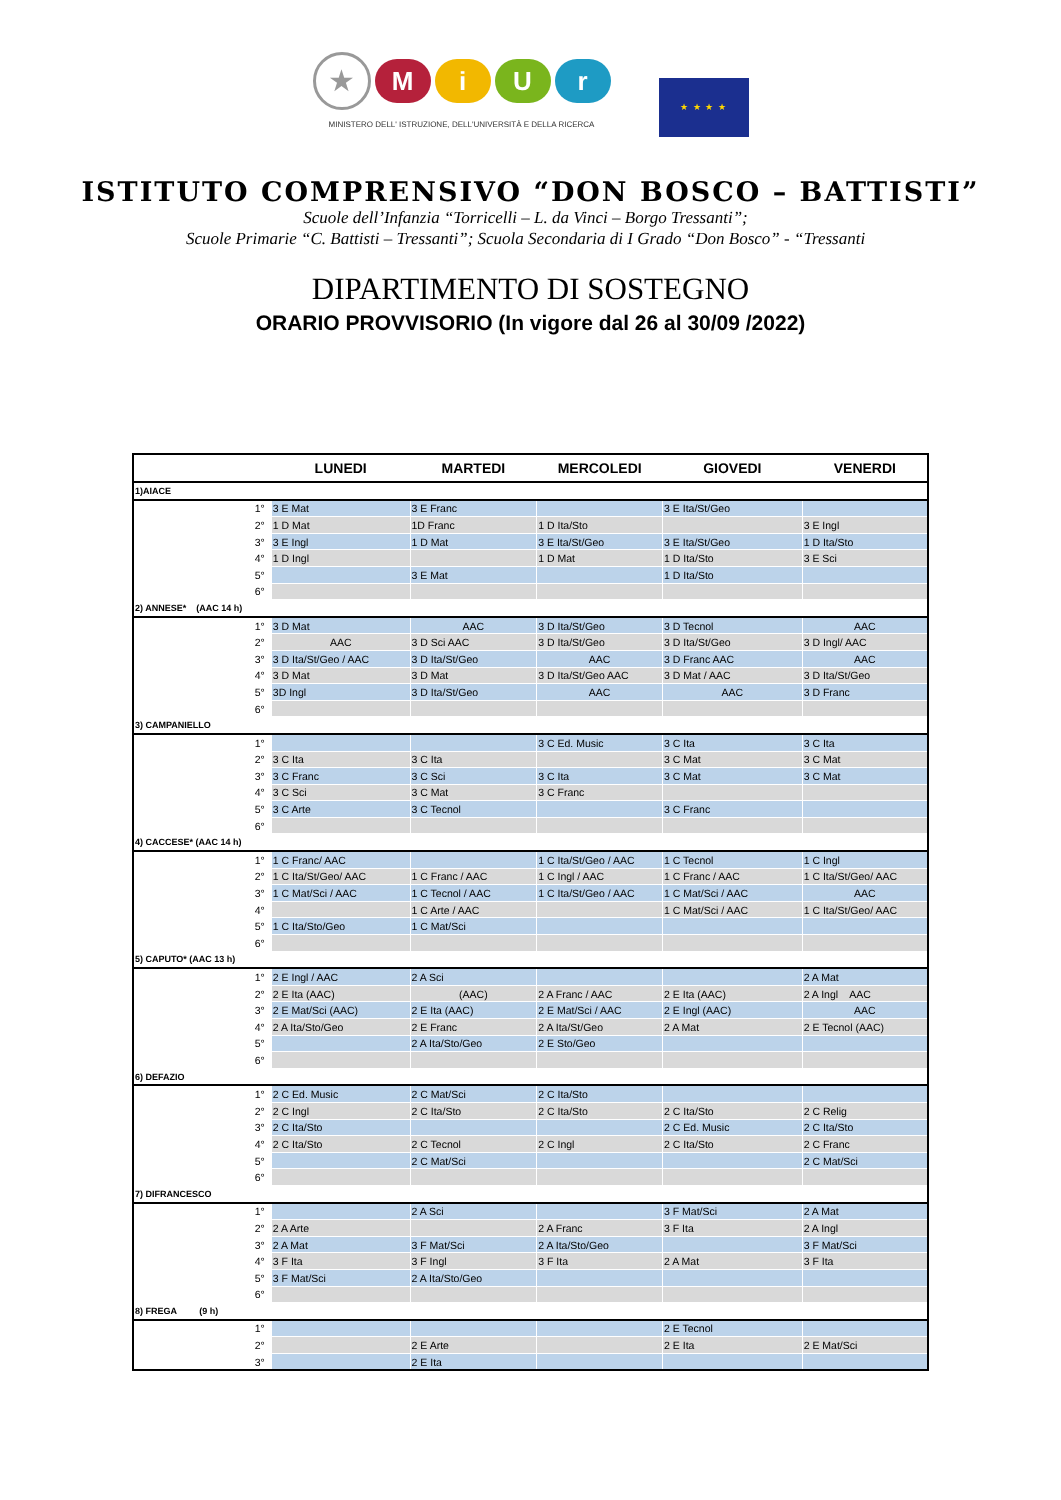★
M i U r
MINISTERO DELL' ISTRUZIONE, DELL'UNIVERSITÀ E DELLA RICERCA
★ ★ ★ ★
ISTITUTO COMPRENSIVO “DON BOSCO – BATTISTI”
Scuole dell’Infanzia “Torricelli – L. da Vinci – Borgo Tressanti”;
Scuole Primarie “C. Battisti – Tressanti”; Scuola Secondaria di I Grado “Don Bosco” - “Tressanti
DIPARTIMENTO DI SOSTEGNO
ORARIO PROVVISORIO (In vigore dal 26 al 30/09 /2022)
| | LUNEDI | MARTEDI | MERCOLEDI | GIOVEDI | VENERDI |
| --- | --- | --- | --- | --- | --- |
| 1)AIACE | | | | | |
| 1° | 3 E Mat | 3 E Franc | | 3 E Ita/St/Geo | |
| 2° | 1 D Mat | 1D Franc | 1 D Ita/Sto | | 3 E Ingl |
| 3° | 3 E Ingl | 1 D Mat | 3 E Ita/St/Geo | 3 E Ita/St/Geo | 1 D Ita/Sto |
| 4° | 1 D Ingl | | 1 D Mat | 1 D Ita/Sto | 3 E Sci |
| 5° | | 3 E Mat | | 1 D Ita/Sto | |
| 6° | | | | | |
| 2) ANNESE* (AAC 14 h) | | | | | |
| 1° | 3 D Mat | AAC | 3 D Ita/St/Geo | 3 D Tecnol | AAC |
| 2° | AAC | 3 D Sci AAC | 3 D Ita/St/Geo | 3 D Ita/St/Geo | 3 D Ingl/ AAC |
| 3° | 3 D Ita/St/Geo / AAC | 3 D Ita/St/Geo | AAC | 3 D Franc AAC | AAC |
| 4° | 3 D Mat | 3 D Mat | 3 D Ita/St/Geo AAC | 3 D Mat / AAC | 3 D Ita/St/Geo |
| 5° | 3D Ingl | 3 D Ita/St/Geo | AAC | AAC | 3 D Franc |
| 6° | | | | | |
| 3) CAMPANIELLO | | | | | |
| 1° | | | 3 C Ed. Music | 3 C Ita | 3 C Ita |
| 2° | 3 C Ita | 3 C Ita | | 3 C Mat | 3 C Mat |
| 3° | 3 C Franc | 3 C Sci | 3 C Ita | 3 C Mat | 3 C Mat |
| 4° | 3 C Sci | 3 C Mat | 3 C Franc | | |
| 5° | 3 C Arte | 3 C Tecnol | | 3 C Franc | |
| 6° | | | | | |
| 4) CACCESE* (AAC 14 h) | | | | | |
| 1° | 1 C Franc/ AAC | | 1 C Ita/St/Geo / AAC | 1 C Tecnol | 1 C Ingl |
| 2° | 1 C Ita/St/Geo/ AAC | 1 C Franc / AAC | 1 C Ingl / AAC | 1 C Franc / AAC | 1 C Ita/St/Geo/ AAC |
| 3° | 1 C Mat/Sci / AAC | 1 C Tecnol / AAC | 1 C Ita/St/Geo / AAC | 1 C Mat/Sci / AAC | AAC |
| 4° | | 1 C Arte / AAC | | 1 C Mat/Sci / AAC | 1 C Ita/St/Geo/ AAC |
| 5° | 1 C Ita/Sto/Geo | 1 C Mat/Sci | | | |
| 6° | | | | | |
| 5) CAPUTO* (AAC 13 h) | | | | | |
| 1° | 2 E Ingl / AAC | 2 A Sci | | | 2 A Mat |
| 2° | 2 E Ita (AAC) | (AAC) | 2 A Franc / AAC | 2 E Ita (AAC) | 2 A Ingl AAC |
| 3° | 2 E Mat/Sci (AAC) | 2 E Ita (AAC) | 2 E Mat/Sci / AAC | 2 E Ingl (AAC) | AAC |
| 4° | 2 A Ita/Sto/Geo | 2 E Franc | 2 A Ita/St/Geo | 2 A Mat | 2 E Tecnol (AAC) |
| 5° | | 2 A Ita/Sto/Geo | 2 E Sto/Geo | | |
| 6° | | | | | |
| 6) DEFAZIO | | | | | |
| 1° | 2 C Ed. Music | 2 C Mat/Sci | 2 C Ita/Sto | | |
| 2° | 2 C Ingl | 2 C Ita/Sto | 2 C Ita/Sto | 2 C Ita/Sto | 2 C Relig |
| 3° | 2 C Ita/Sto | | | 2 C Ed. Music | 2 C Ita/Sto |
| 4° | 2 C Ita/Sto | 2 C Tecnol | 2 C Ingl | 2 C Ita/Sto | 2 C Franc |
| 5° | | 2 C Mat/Sci | | | 2 C Mat/Sci |
| 6° | | | | | |
| 7) DIFRANCESCO | | | | | |
| 1° | | 2 A Sci | | 3 F Mat/Sci | 2 A Mat |
| 2° | 2 A Arte | | 2 A Franc | 3 F Ita | 2 A Ingl |
| 3° | 2 A Mat | 3 F Mat/Sci | 2 A Ita/Sto/Geo | | 3 F Mat/Sci |
| 4° | 3 F Ita | 3 F Ingl | 3 F Ita | 2 A Mat | 3 F Ita |
| 5° | 3 F Mat/Sci | 2 A Ita/Sto/Geo | | | |
| 6° | | | | | |
| 8) FREGA (9 h) | | | | | |
| 1° | | | | 2 E Tecnol | |
| 2° | | 2 E Arte | | 2 E Ita | 2 E Mat/Sci |
| 3° | | 2 E Ita | | | |